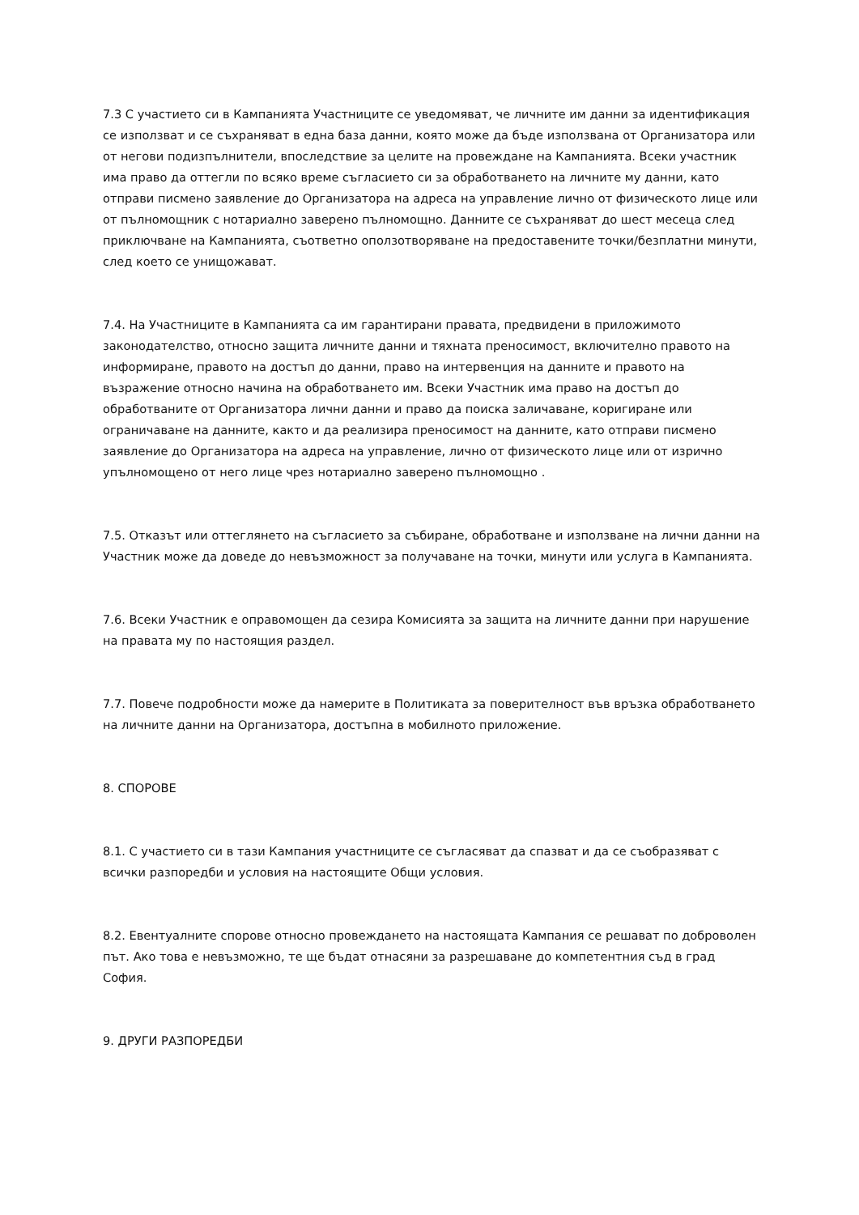7.3 С участието си в Кампанията Участниците се уведомяват, че личните им данни за идентификация се използват и се съхраняват в една база данни, която може да бъде използвана от Организатора или от негови подизпълнители, впоследствие за целите на провеждане на Кампанията. Всеки участник има право да оттегли по всяко време съгласието си за обработването на личните му данни, като отправи писмено заявление до Организатора на адреса на управление лично от физическото лице или от пълномощник с нотариално заверено пълномощно. Данните се съхраняват до шест месеца след приключване на Кампанията, съответно оползотворяване на предоставените точки/безплатни минути, след което се унищожават.
7.4. На Участниците в Кампанията са им гарантирани правата, предвидени в приложимото законодателство, относно защита личните данни и тяхната преносимост, включително правото на информиране, правото на достъп до данни, право на интервенция на данните и правото на възражение относно начина на обработването им. Всеки Участник има право на достъп до обработваните от Организатора лични данни и право да поиска заличаване, коригиране или ограничаване на данните, както и да реализира преносимост на данните, като отправи писмено заявление до Организатора на адреса на управление, лично от физическото лице или от изрично упълномощено от него лице чрез нотариално заверено пълномощно .
7.5. Отказът или оттеглянето на съгласието за събиране, обработване и използване на лични данни на Участник може да доведе до невъзможност за получаване на точки, минути или услуга в Кампанията.
7.6. Всеки Участник е оправомощен да сезира Комисията за защита на личните данни при нарушение на правата му по настоящия раздел.
7.7. Повече подробности може да намерите в Политиката за поверителност във връзка обработването на личните данни на Организатора, достъпна в мобилното приложение.
8. СПОРОВЕ
8.1. С участието си в тази Кампания участниците се съгласяват да спазват и да се съобразяват с всички разпоредби и условия на настоящите Общи условия.
8.2. Евентуалните спорове относно провеждането на настоящата Кампания се решават по доброволен път. Ако това е невъзможно, те ще бъдат отнасяни за разрешаване до компетентния съд в град София.
9. ДРУГИ РАЗПОРЕДБИ